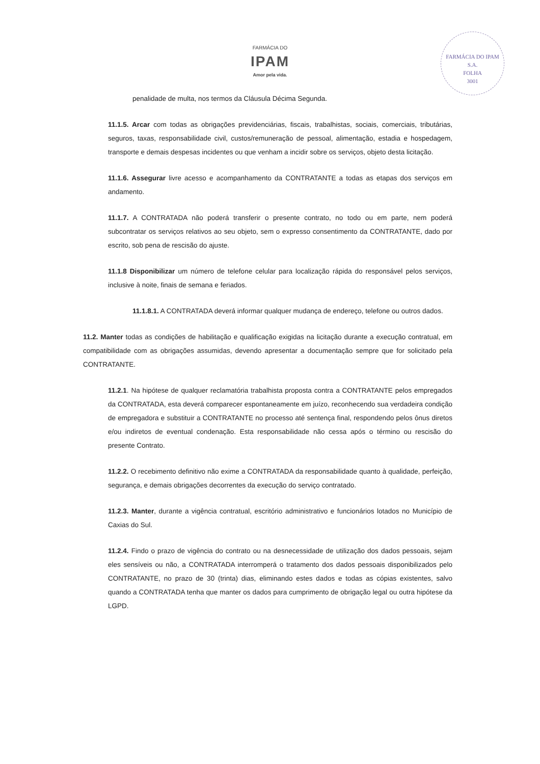FARMÁCIA DO
IPAM
Amor pela vida.
FARMÁCIA DO IPAM S.A.
FOLHA
3001
penalidade de multa, nos termos da Cláusula Décima Segunda.
11.1.5. Arcar com todas as obrigações previdenciárias, fiscais, trabalhistas, sociais, comerciais, tributárias, seguros, taxas, responsabilidade civil, custos/remuneração de pessoal, alimentação, estadia e hospedagem, transporte e demais despesas incidentes ou que venham a incidir sobre os serviços, objeto desta licitação.
11.1.6. Assegurar livre acesso e acompanhamento da CONTRATANTE a todas as etapas dos serviços em andamento.
11.1.7. A CONTRATADA não poderá transferir o presente contrato, no todo ou em parte, nem poderá subcontratar os serviços relativos ao seu objeto, sem o expresso consentimento da CONTRATANTE, dado por escrito, sob pena de rescisão do ajuste.
11.1.8 Disponibilizar um número de telefone celular para localização rápida do responsável pelos serviços, inclusive à noite, finais de semana e feriados.
11.1.8.1. A CONTRATADA deverá informar qualquer mudança de endereço, telefone ou outros dados.
11.2. Manter todas as condições de habilitação e qualificação exigidas na licitação durante a execução contratual, em compatibilidade com as obrigações assumidas, devendo apresentar a documentação sempre que for solicitado pela CONTRATANTE.
11.2.1. Na hipótese de qualquer reclamatória trabalhista proposta contra a CONTRATANTE pelos empregados da CONTRATADA, esta deverá comparecer espontaneamente em juízo, reconhecendo sua verdadeira condição de empregadora e substituir a CONTRATANTE no processo até sentença final, respondendo pelos ônus diretos e/ou indiretos de eventual condenação. Esta responsabilidade não cessa após o término ou rescisão do presente Contrato.
11.2.2. O recebimento definitivo não exime a CONTRATADA da responsabilidade quanto à qualidade, perfeição, segurança, e demais obrigações decorrentes da execução do serviço contratado.
11.2.3. Manter, durante a vigência contratual, escritório administrativo e funcionários lotados no Município de Caxias do Sul.
11.2.4. Findo o prazo de vigência do contrato ou na desnecessidade de utilização dos dados pessoais, sejam eles sensíveis ou não, a CONTRATADA interromperá o tratamento dos dados pessoais disponibilizados pelo CONTRATANTE, no prazo de 30 (trinta) dias, eliminando estes dados e todas as cópias existentes, salvo quando a CONTRATADA tenha que manter os dados para cumprimento de obrigação legal ou outra hipótese da LGPD.